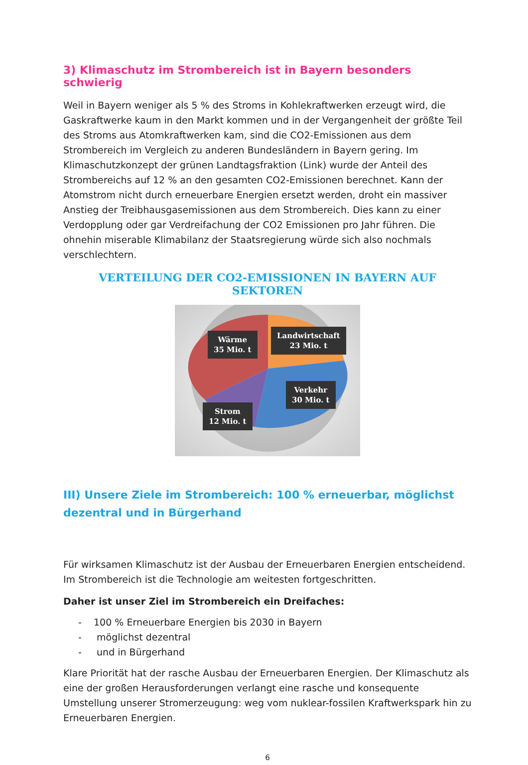3) Klimaschutz im Strombereich ist in Bayern besonders schwierig
Weil in Bayern weniger als 5 % des Stroms in Kohlekraftwerken erzeugt wird, die Gaskraftwerke kaum in den Markt kommen und in der Vergangenheit der größte Teil des Stroms aus Atomkraftwerken kam, sind die CO2-Emissionen aus dem Strombereich im Vergleich zu anderen Bundesländern in Bayern gering. Im Klimaschutzkonzept der grünen Landtagsfraktion (Link) wurde der Anteil des Strombereichs auf 12 % an den gesamten CO2-Emissionen berechnet. Kann der Atomstrom nicht durch erneuerbare Energien ersetzt werden, droht ein massiver Anstieg der Treibhausgasemissionen aus dem Strombereich. Dies kann zu einer Verdopplung oder gar Verdreifachung der CO2 Emissionen pro Jahr führen. Die ohnehin miserable Klimabilanz der Staatsregierung würde sich also nochmals verschlechtern.
VERTEILUNG DER CO2-EMISSIONEN IN BAYERN AUF SEKTOREN
Wärme
35 Mio. t
Landwirtschaft
23 Mio. t
Verkehr
30 Mio. t
Strom
12 Mio. t
III) Unsere Ziele im Strombereich: 100 % erneuerbar, möglichst dezentral und in Bürgerhand
Für wirksamen Klimaschutz ist der Ausbau der Erneuerbaren Energien entscheidend. Im Strombereich ist die Technologie am weitesten fortgeschritten.
Daher ist unser Ziel im Strombereich ein Dreifaches:
- 100 % Erneuerbare Energien bis 2030 in Bayern
- möglichst dezentral
- und in Bürgerhand
Klare Priorität hat der rasche Ausbau der Erneuerbaren Energien. Der Klimaschutz als eine der großen Herausforderungen verlangt eine rasche und konsequente Umstellung unserer Stromerzeugung: weg vom nuklear-fossilen Kraftwerkspark hin zu Erneuerbaren Energien.
6